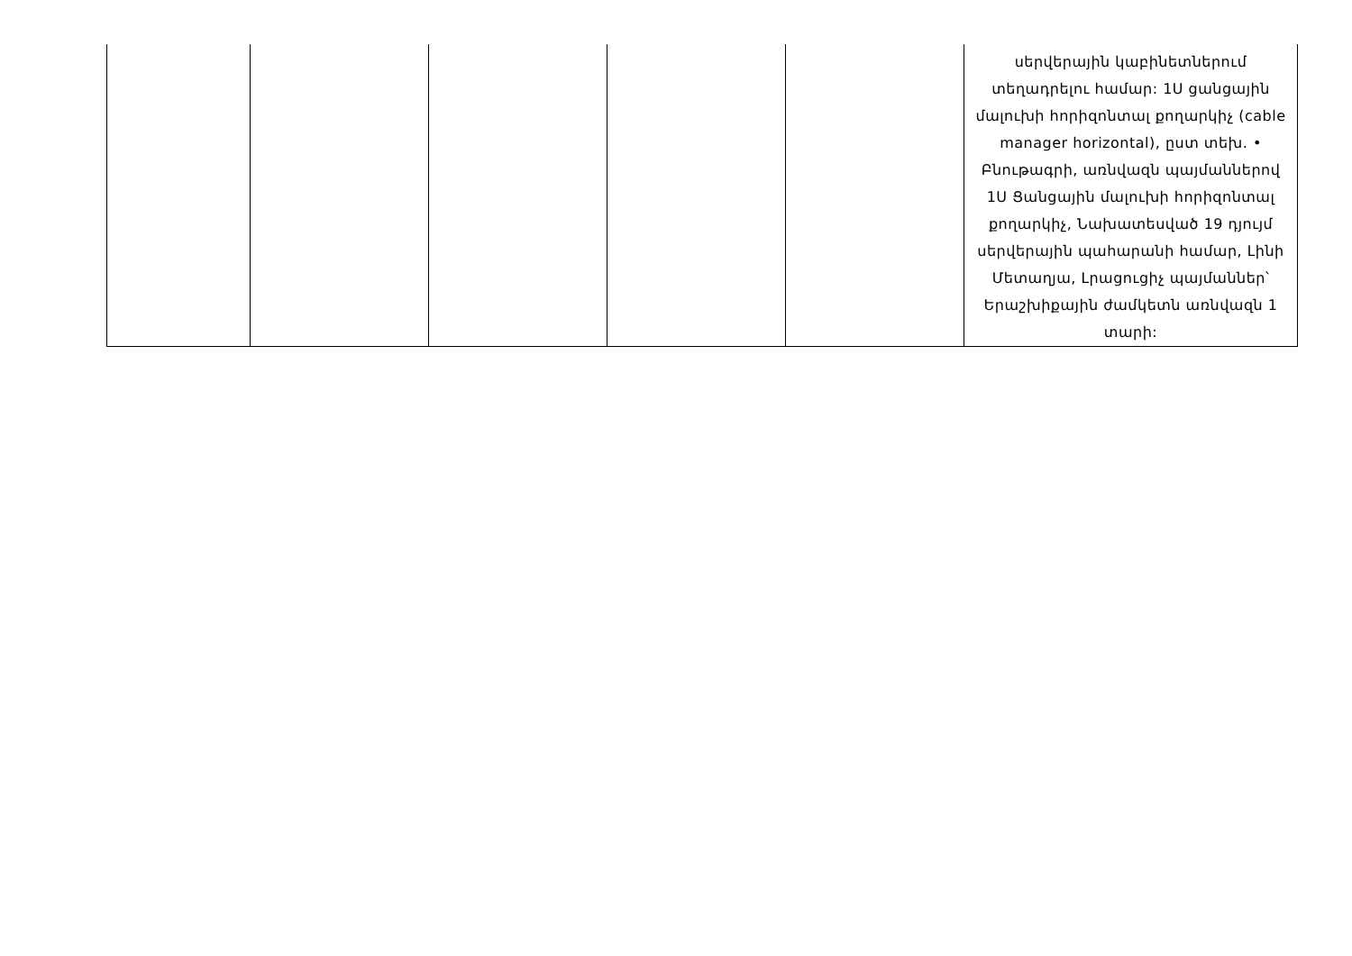| | | | | | սերվերային կաբինետներում տեղադրելու համար: 1U ցանցային մալուխի հորիզոնտալ քողարկիչ (cable manager horizontal), ըստ տեխ. • Բնութագրի, առնվազն պայմաններով 1U Ցանցային մալուխի հորիզոնտալ քողարկիչ, Նախատեսված 19 դյույմ սերվերային պահարանի համար, Լինի Մետաղյա, Լրացուցիչ պայմաններ՝ Երաշխիքային ժամկետն առնվազն 1 տարի: |